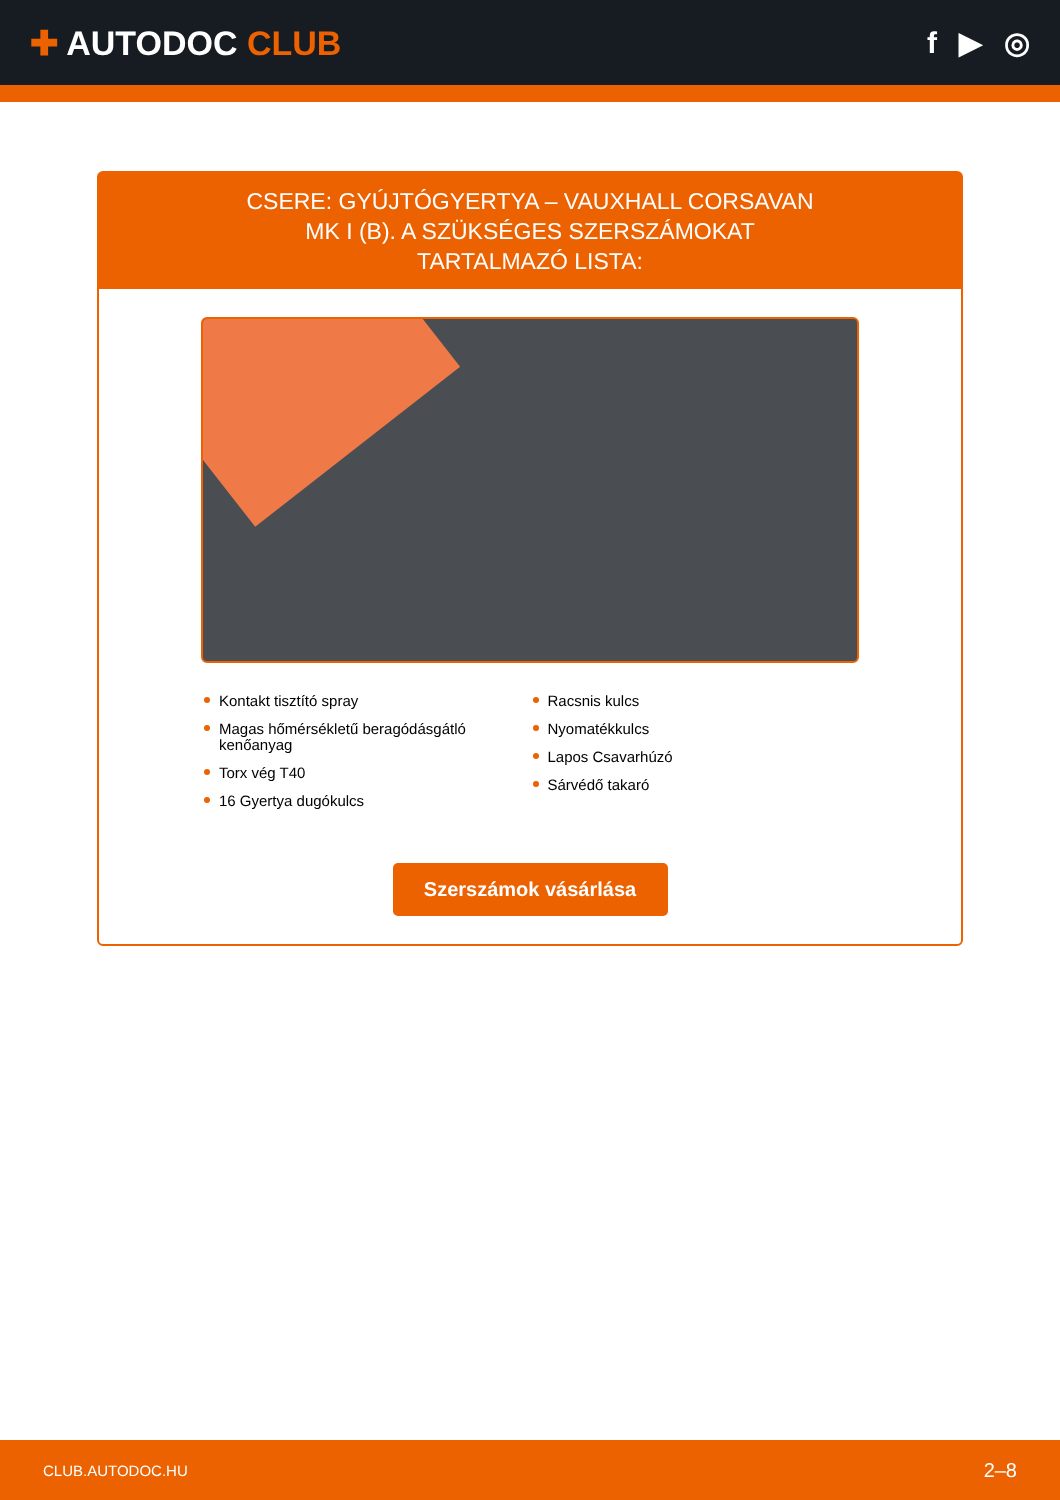✚ AUTODOC CLUB f ▶ ◎
CSERE: GYÚJTÓGYERTYA – VAUXHALL CORSAVAN MK I (B). A SZÜKSÉGES SZERSZÁMOKAT TARTALMAZÓ LISTA:
Kontakt tisztító spray
Magas hőmérsékletű beragódásgátló kenőanyag
Torx vég T40
16 Gyertya dugókulcs
Racsnis kulcs
Nyomatékkulcs
Lapos Csavarhúzó
Sárvédő takaró
Szerszámok vásárlása
CLUB.AUTODOC.HU 2–8